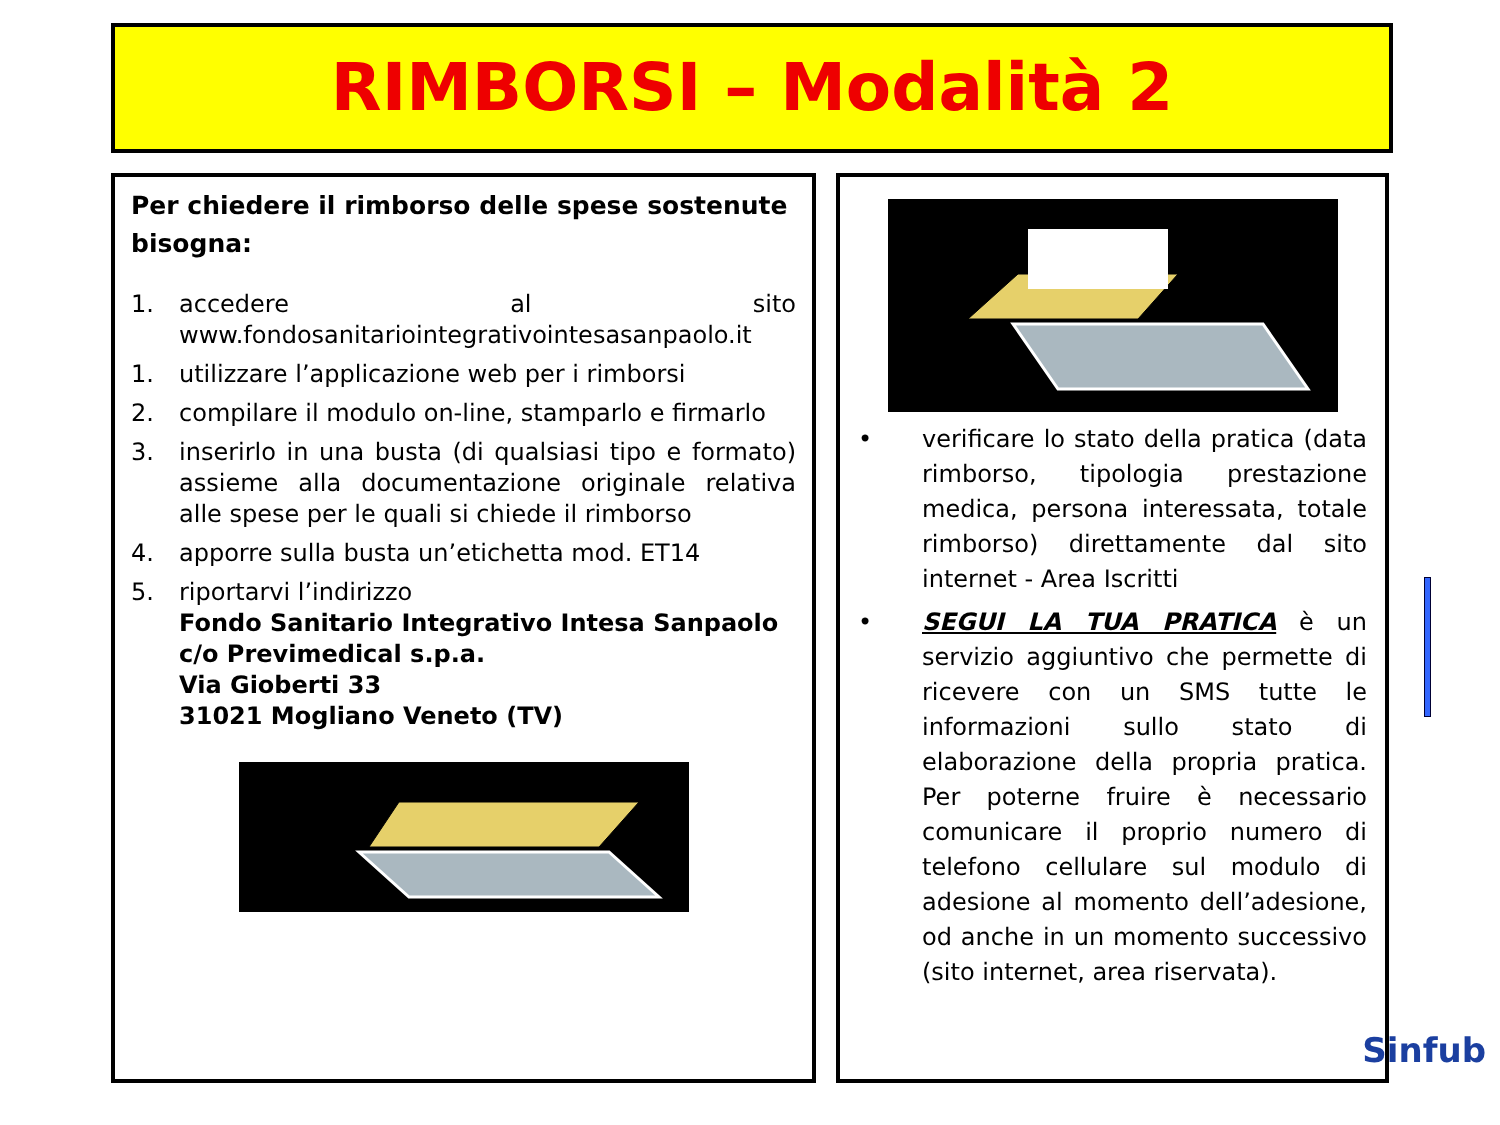RIMBORSI – Modalità 2
Per chiedere il rimborso delle spese sostenute bisogna:
1. accedere al sito www.fondosanitariointegrativointesasanpaolo.it
1. utilizzare l’applicazione web per i rimborsi
2. compilare il modulo on-line, stamparlo e firmarlo
3. inserirlo in una busta (di qualsiasi tipo e formato) assieme alla documentazione originale relativa alle spese per le quali si chiede il rimborso
4. apporre sulla busta un’etichetta mod. ET14
5. riportarvi l’indirizzo
Fondo Sanitario Integrativo Intesa Sanpaolo
c/o Previmedical s.p.a.
Via Gioberti 33
31021 Mogliano Veneto (TV)
• verificare lo stato della pratica (data rimborso, tipologia prestazione medica, persona interessata, totale rimborso) direttamente dal sito internet - Area Iscritti
• SEGUI LA TUA PRATICA è un servizio aggiuntivo che permette di ricevere con un SMS tutte le informazioni sullo stato di elaborazione della propria pratica. Per poterne fruire è necessario comunicare il proprio numero di telefono cellulare sul modulo di adesione al momento dell’adesione, od anche in un momento successivo (sito internet, area riservata).
Sinfub